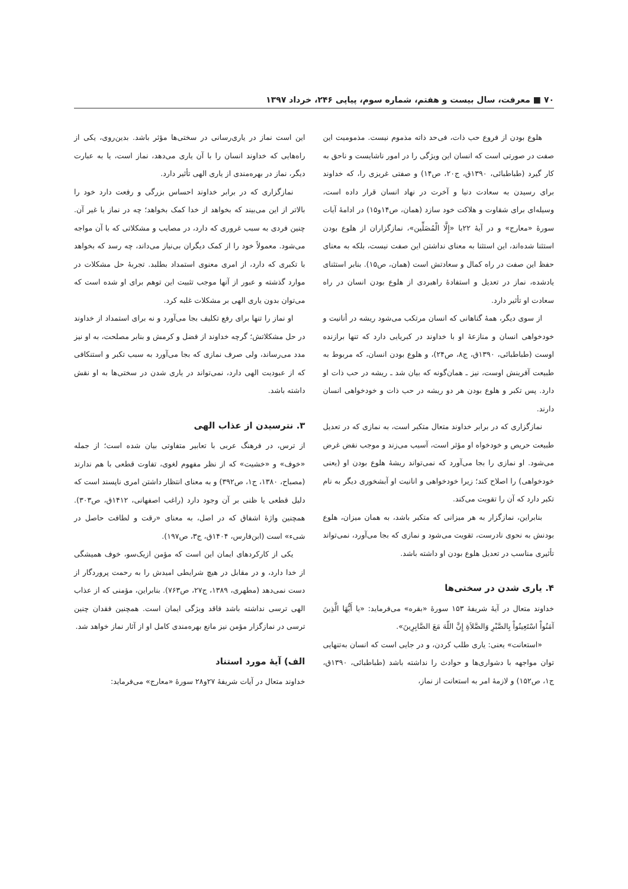۷۰ ■ معرفت، سال بیست و هفتم، شماره سوم، پیاپی ۲۴۶، خرداد ۱۳۹۷
هلوع بودن از فروع حب ذات، فی‌حد ذاته مذموم نیست. مذمومیت این صفت در صورتی است که انسان این ویژگی را در امور ناشایست و ناحق به کار گیرد (طباطبائی، ۱۳۹۰ق، ج۲۰، ص۱۴) و صفتی غریزی را، که خداوند برای رسیدن به سعادت دنیا و آخرت در نهاد انسان قرار داده است، وسیله‌ای برای شقاوت و هلاکت خود سازد (همان، ص۱۴و۱۵) در ادامهٔ آیات سورهٔ «معارج» و در آیهٔ ۲۲با «إِلَّا الْمُصَلِّين»، نمازگزاران از هلوع بودن استثنا شده‌اند، این استثنا به معنای نداشتن این صفت نیست، بلکه به معنای حفظ این صفت در راه کمال و سعادتش است (همان، ص۱۵). بنابر استثنای یادشده، نماز در تعدیل و استفادهٔ راهبردی از هلوع بودن انسان در راه سعادت او تأثیر دارد.
از سوی دیگر، همهٔ گناهانی که انسان مرتکب می‌شود ریشه در أنانیت و خودخواهی انسان و منازعهٔ او با خداوند در کبریایی دارد که تنها برازنده اوست (طباطبائی، ۱۳۹۰ق، ج۸، ص۲۴)، و هلوع بودن انسان، که مربوط به طبیعت آفرینش اوست، نیز ـ همان‌گونه که بیان شد ـ ریشه در حب ذات او دارد. پس تکبر و هلوع بودن هر دو ریشه در حب ذات و خودخواهی انسان دارند.
نمازگزاری که در برابر خداوند متعال متکبر است، به نمازی که در تعدیل طبیعت حریص و خودخواه او مؤثر است، آسیب می‌زند و موجب نقض غرض می‌شود. او نمازی را بجا می‌آورد که نمی‌تواند ریشهٔ هلوع بودن او (یعنی خودخواهی) را اصلاح کند؛ زیرا خودخواهی و انانیت او آبشخوری دیگر به نام تکبر دارد که آن را تقویت می‌کند.
بنابراین، نمازگزار به هر میزانی که متکبر باشد، به همان میزان، هلوع بودنش به نحوی نادرست، تقویت می‌شود و نمازی که بجا می‌آورد، نمی‌تواند تأثیری مناسب در تعدیل هلوع بودن او داشته باشد.
۴. یاری شدن در سختی‌ها
خداوند متعال در آیهٔ شریفهٔ ۱۵۳ سورهٔ «بقره» می‌فرماید: «یا أَیُّهَا الَّذِینَ آمَنُواْ اسْتَعِینُواْ بِالصَّبْرِ وَالصَّلاَةِ إِنَّ اللّهَ مَعَ الصَّابِرِینَ».
«استعانت» یعنی: یاری طلب کردن، و در جایی است که انسان به‌تنهایی توان مواجهه با دشواری‌ها و حوادث را نداشته باشد (طباطبائی، ۱۳۹۰ق، ج۱، ص۱۵۲) و لازمهٔ امر به استعانت از نماز،
این است نماز در یاری‌رسانی در سختی‌ها مؤثر باشد. بدین‌روی، یکی از راه‌هایی که خداوند انسان را با آن یاری می‌دهد، نماز است، یا به عبارت دیگر، نماز در بهره‌مندی از یاری الهی تأثیر دارد.
نمازگزاری که در برابر خداوند احساس بزرگی و رفعت دارد خود را بالاتر از این می‌بیند که بخواهد از خدا کمک بخواهد؛ چه در نماز یا غیر آن. چنین فردی به سبب غروری که دارد، در مصایب و مشکلاتی که با آن مواجه می‌شود. معمولاً خود را از کمک دیگران بی‌نیاز می‌داند، چه رسد که بخواهد با تکبری که دارد، از امری معنوی استمداد بطلبد. تجربهٔ حل مشکلات در موارد گذشته و عبور از آنها موجب تثبیت این توهم برای او شده است که می‌توان بدون یاری الهی بر مشکلات غلبه کرد.
او نماز را تنها برای رفع تکلیف بجا می‌آورد و نه برای استمداد از خداوند در حل مشکلاتش؛ گرچه خداوند از فضل و کرمش و بنابر مصلحت، به او نیز مدد می‌رساند، ولی صرف نمازی که بجا می‌آورد به سبب تکبر و استنکافی که از عبودیت الهی دارد، نمی‌تواند در یاری شدن در سختی‌ها به او نقش داشته باشد.
۳. نترسیدن از عذاب الهی
از ترس، در فرهنگ عربی با تعابیر متفاوتی بیان شده است؛ از جمله «خوف» و «خشیت» که از نظر مفهوم لغوی، تفاوت قطعی با هم ندارند (مصباح، ۱۳۸۰، ج۱، ص۳۹۲) و به معنای انتظار داشتن امری ناپسند است که دلیل قطعی یا ظنی بر آن وجود دارد (راغب اصفهانی، ۱۴۱۲ق، ص۳۰۳). همچنین واژهٔ اشفاق که در اصل، به معنای «رقت و لطافت حاصل در شیء» است (ابن‌فارس، ۱۴۰۴ق، ج۳، ص۱۹۷).
یکی از کارکردهای ایمان این است که مؤمن ازیک‌سو، خوف همیشگی از خدا دارد، و در مقابل در هیچ شرایطی امیدش را به رحمت پروردگار از دست نمی‌دهد (مطهری، ۱۳۸۹، ج۲۷، ص۷۶۳). بنابراین، مؤمنی که از عذاب الهی ترسی نداشته باشد فاقد ویژگی ایمان است. همچنین فقدان چنین ترسی در نمازگزار مؤمن نیز مانع بهره‌مندی کامل او از آثار نماز خواهد شد.
الف) آیهٔ مورد استناد
خداوند متعال در آیات شریفهٔ ۲۷و۲۸ سورهٔ «معارج» می‌فرماید: